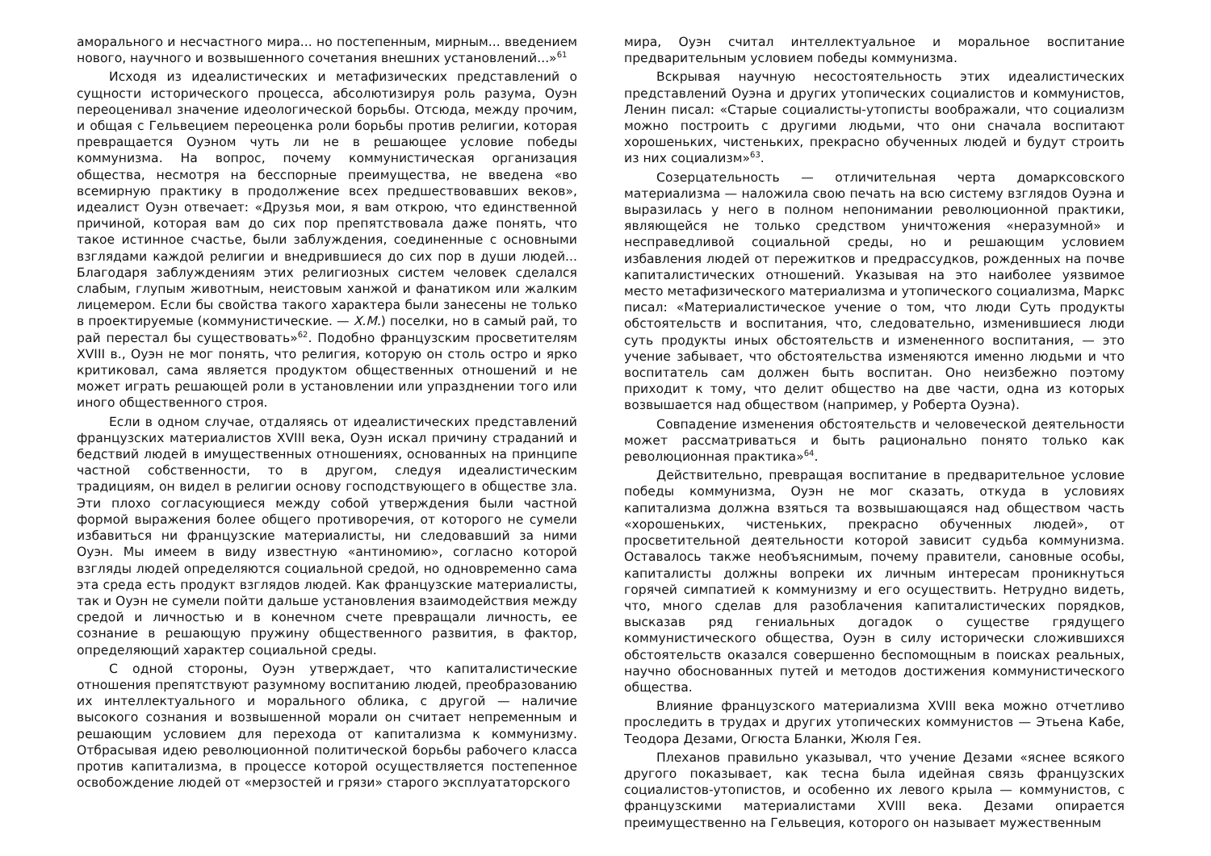аморального и несчастного мира... но постепенным, мирным... введением нового, научного и возвышенного сочетания внешних установлений...»<sup>61</sup>
Исходя из идеалистических и метафизических представлений о сущности исторического процесса, абсолютизируя роль разума, Оуэн переоценивал значение идеологической борьбы. Отсюда, между прочим, и общая с Гельвецием переоценка роли борьбы против религии, которая превращается Оуэном чуть ли не в решающее условие победы коммунизма. На вопрос, почему коммунистическая организация общества, несмотря на бесспорные преимущества, не введена «во всемирную практику в продолжение всех предшествовавших веков», идеалист Оуэн отвечает: «Друзья мои, я вам открою, что единственной причиной, которая вам до сих пор препятствовала даже понять, что такое истинное счастье, были заблуждения, соединенные с основными взглядами каждой религии и внедрившиеся до сих пор в души людей... Благодаря заблуждениям этих религиозных систем человек сделался слабым, глупым животным, неистовым ханжой и фанатиком или жалким лицемером. Если бы свойства такого характера были занесены не только в проектируемые (коммунистические. — Х.М.) поселки, но в самый рай, то рай перестал бы существовать»<sup>62</sup>. Подобно французским просветителям XVIII в., Оуэн не мог понять, что религия, которую он столь остро и ярко критиковал, сама является продуктом общественных отношений и не может играть решающей роли в установлении или упразднении того или иного общественного строя.
Если в одном случае, отдаляясь от идеалистических представлений французских материалистов XVIII века, Оуэн искал причину страданий и бедствий людей в имущественных отношениях, основанных на принципе частной собственности, то в другом, следуя идеалистическим традициям, он видел в религии основу господствующего в обществе зла. Эти плохо согласующиеся между собой утверждения были частной формой выражения более общего противоречия, от которого не сумели избавиться ни французские материалисты, ни следовавший за ними Оуэн. Мы имеем в виду известную «антиномию», согласно которой взгляды людей определяются социальной средой, но одновременно сама эта среда есть продукт взглядов людей. Как французские материалисты, так и Оуэн не сумели пойти дальше установления взаимодействия между средой и личностью и в конечном счете превращали личность, ее сознание в решающую пружину общественного развития, в фактор, определяющий характер социальной среды.
С одной стороны, Оуэн утверждает, что капиталистические отношения препятствуют разумному воспитанию людей, преобразованию их интеллектуального и морального облика, с другой — наличие высокого сознания и возвышенной морали он считает непременным и решающим условием для перехода от капитализма к коммунизму. Отбрасывая идею революционной политической борьбы рабочего класса против капитализма, в процессе которой осуществляется постепенное освобождение людей от «мерзостей и грязи» старого эксплуататорского
мира, Оуэн считал интеллектуальное и моральное воспитание предварительным условием победы коммунизма.
Вскрывая научную несостоятельность этих идеалистических представлений Оуэна и других утопических социалистов и коммунистов, Ленин писал: «Старые социалисты-утописты воображали, что социализм можно построить с другими людьми, что они сначала воспитают хорошеньких, чистеньких, прекрасно обученных людей и будут строить из них социализм»<sup>63</sup>.
Созерцательность — отличительная черта домарксовского материализма — наложила свою печать на всю систему взглядов Оуэна и выразилась у него в полном непонимании революционной практики, являющейся не только средством уничтожения «неразумной» и несправедливой социальной среды, но и решающим условием избавления людей от пережитков и предрассудков, рожденных на почве капиталистических отношений. Указывая на это наиболее уязвимое место метафизического материализма и утопического социализма, Маркс писал: «Материалистическое учение о том, что люди Суть продукты обстоятельств и воспитания, что, следовательно, изменившиеся люди суть продукты иных обстоятельств и измененного воспитания, — это учение забывает, что обстоятельства изменяются именно людьми и что воспитатель сам должен быть воспитан. Оно неизбежно поэтому приходит к тому, что делит общество на две части, одна из которых возвышается над обществом (например, у Роберта Оуэна).
Совпадение изменения обстоятельств и человеческой деятельности может рассматриваться и быть рационально понято только как революционная практика»<sup>64</sup>.
Действительно, превращая воспитание в предварительное условие победы коммунизма, Оуэн не мог сказать, откуда в условиях капитализма должна взяться та возвышающаяся над обществом часть «хорошеньких, чистеньких, прекрасно обученных людей», от просветительной деятельности которой зависит судьба коммунизма. Оставалось также необъяснимым, почему правители, сановные особы, капиталисты должны вопреки их личным интересам проникнуться горячей симпатией к коммунизму и его осуществить. Нетрудно видеть, что, много сделав для разоблачения капиталистических порядков, высказав ряд гениальных догадок о существе грядущего коммунистического общества, Оуэн в силу исторически сложившихся обстоятельств оказался совершенно беспомощным в поисках реальных, научно обоснованных путей и методов достижения коммунистического общества.
Влияние французского материализма XVIII века можно отчетливо проследить в трудах и других утопических коммунистов — Этьена Кабе, Теодора Дезами, Огюста Бланки, Жюля Гея.
Плеханов правильно указывал, что учение Дезами «яснее всякого другого показывает, как тесна была идейная связь французских социалистов-утопистов, и особенно их левого крыла — коммунистов, с французскими материалистами XVIII века. Дезами опирается преимущественно на Гельвеция, которого он называет мужественным